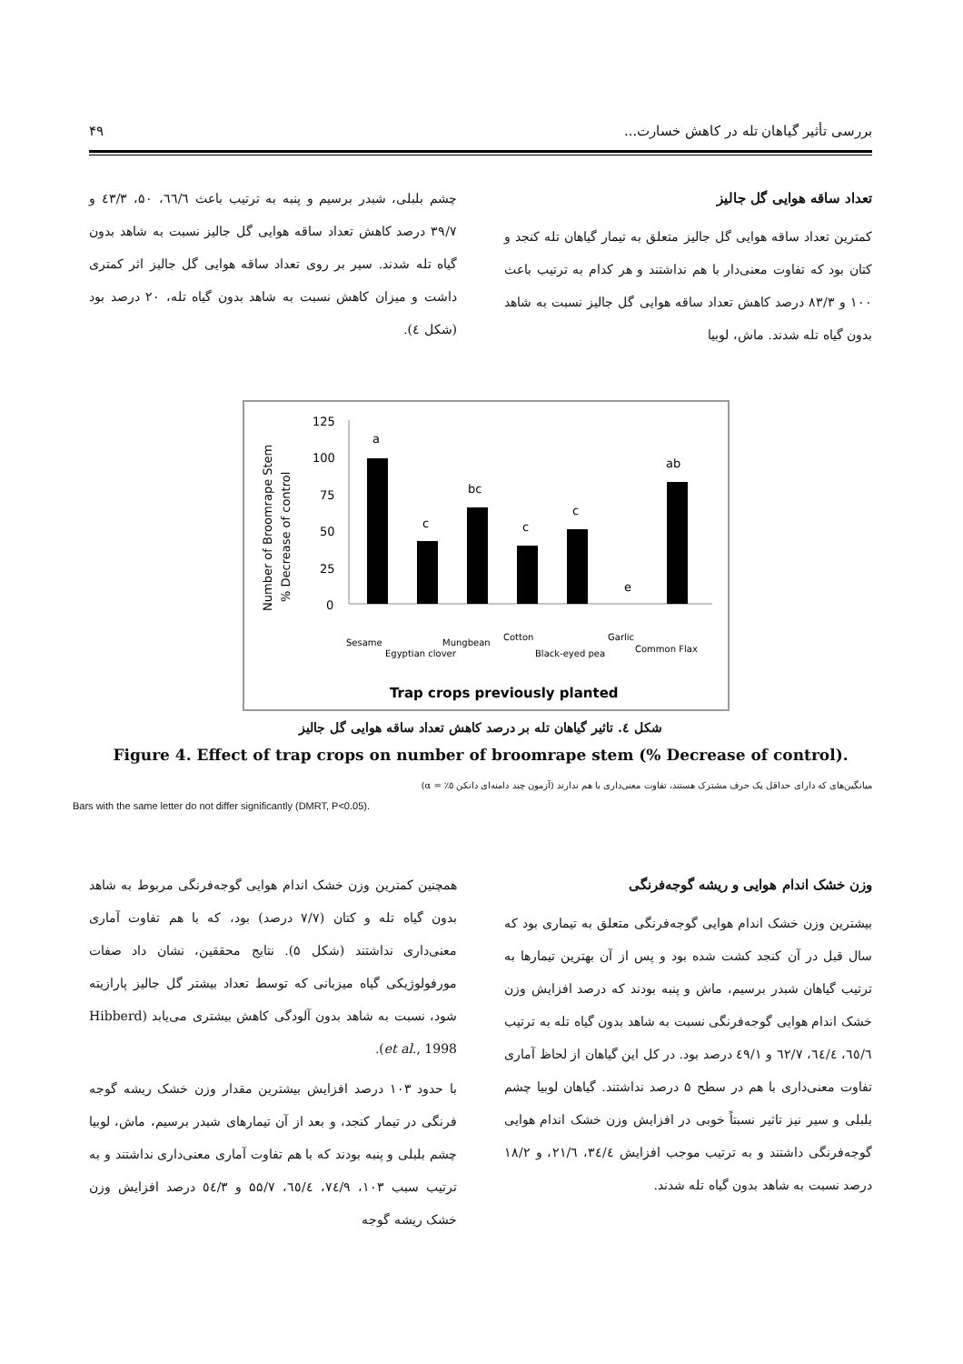بررسی تأثیر گیاهان تله در کاهش خسارت... ۴۹
تعداد ساقه هوایی گل جالیز
کمترین تعداد ساقه هوایی گل جالیز متعلق به تیمار گیاهان تله کنجد و کتان بود که تفاوت معنی‌دار با هم نداشتند و هر کدام به ترتیب باعث ۱۰۰ و ۸۳/۳ درصد کاهش تعداد ساقه هوایی گل جالیز نسبت به شاهد بدون گیاه تله شدند. ماش، لوبیا
چشم بلبلی، شبدر برسیم و پنبه به ترتیب باعث ٦٦/٦، ۵۰، ٤٣/٣ و ٣٩/٧ درصد کاهش تعداد ساقه هوایی گل جالیز نسبت به شاهد بدون گیاه تله شدند. سیر بر روی تعداد ساقه هوایی گل جالیز اثر کمتری داشت و میزان کاهش نسبت به شاهد بدون گیاه تله، ۲۰ درصد بود (شکل ٤).
Number of Broomrape Stem
% Decrease of control
125
100
75
50
25
0
a
c
bc
c
c
e
ab
Sesame
Egyptian clover
Mungbean
Cotton
Black-eyed pea
Garlic
Common Flax
Trap crops previously planted
شکل ٤. تاثیر گیاهان تله بر درصد کاهش تعداد ساقه هوایی گل جالیز
Figure 4. Effect of trap crops on number of broomrape stem (% Decrease of control).
میانگین‌های که دارای حداقل یک حرف مشترک هستند، تفاوت معنی‌داری با هم ندارند (آزمون چند دامنه‌ای دانکن ٥٪ = α)
Bars with the same letter do not differ significantly (DMRT, P<0.05).
وزن خشک اندام هوایی و ریشه گوجه‌فرنگی
بیشترین وزن خشک اندام هوایی گوجه‌فرنگی متعلق به تیماری بود که سال قبل در آن کنجد کشت شده بود و پس از آن بهترین تیمارها به ترتیب گیاهان شبدر برسیم، ماش و پنبه بودند که درصد افزایش وزن خشک اندام هوایی گوجه‌فرنگی نسبت به شاهد بدون گیاه تله به ترتیب ٦٥/٦، ٦٤/٤، ٦٢/٧ و ٤٩/١ درصد بود. در کل این گیاهان از لحاظ آماری تفاوت معنی‌داری با هم در سطح ۵ درصد نداشتند. گیاهان لوبیا چشم بلبلی و سیر نیز تاثیر نسبتاً خوبی در افزایش وزن خشک اندام هوایی گوجه‌فرنگی داشتند و به ترتیب موجب افزایش ٣٤/٤، ٢١/٦، و ١٨/٢ درصد نسبت به شاهد بدون گیاه تله شدند.
همچنین کمترین وزن خشک اندام هوایی گوجه‌فرنگی مربوط به شاهد بدون گیاه تله و کتان (۷/۷ درصد) بود، که با هم تفاوت آماری معنی‌داری نداشتند (شکل ۵). نتایج محققین، نشان داد صفات مورفولوژیکی گیاه میزبانی که توسط تعداد بیشتر گل جالیز پارازیته شود، نسبت به شاهد بدون آلودگی کاهش بیشتری می‌یابد (Hibberd et al., 1998).
با حدود ۱۰۳ درصد افزایش بیشترین مقدار وزن خشک ریشه گوجه فرنگی در تیمار کنجد، و بعد از آن تیمارهای شبدر برسیم، ماش، لوبیا چشم بلبلی و پنبه بودند که با هم تفاوت آماری معنی‌داری نداشتند و به ترتیب سبب ۱۰۳، ٧٤/٩، ٦٥/٤، ۵۵/۷ و ٥٤/٣ درصد افزایش وزن خشک ریشه گوجه